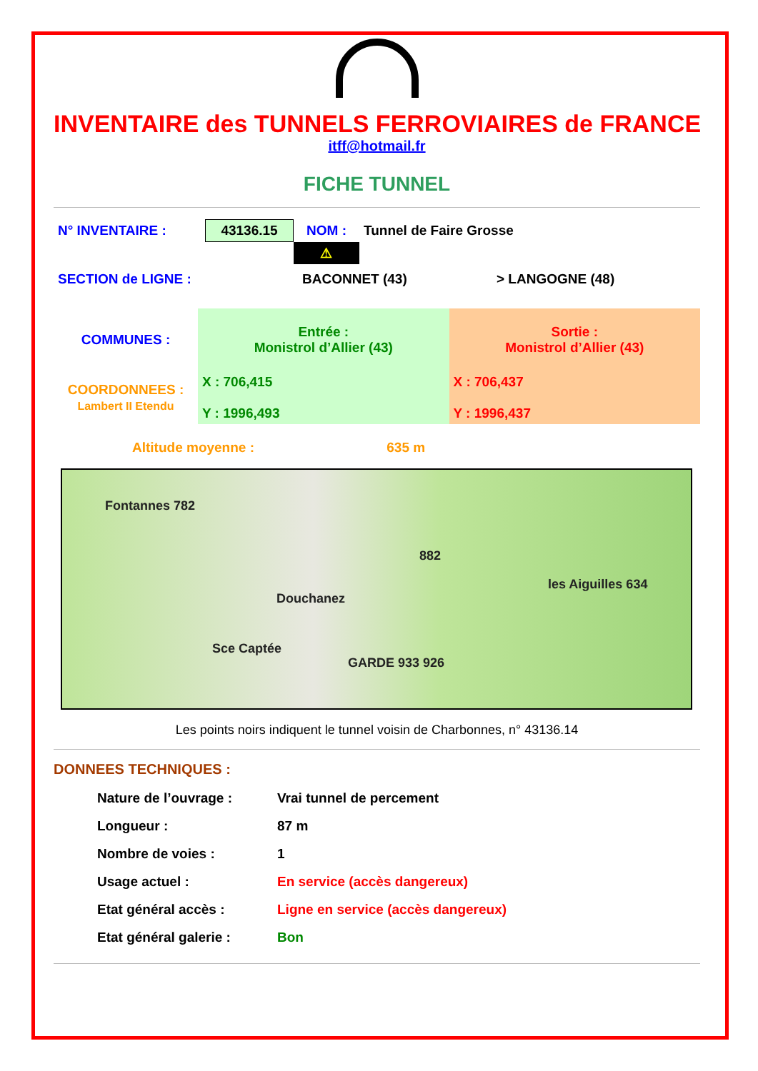INVENTAIRE des TUNNELS FERROVIAIRES de FRANCE
itff@hotmail.fr
FICHE TUNNEL
| N° INVENTAIRE : | 43136.15 | NOM : | Tunnel de Faire Grosse |
| | | ⚠ | |
| SECTION de LIGNE : | BACONNET (43) | > LANGOGNE (48) |
| COMMUNES : | Entrée : Monistrol d’Allier (43) | Sortie : Monistrol d’Allier (43) |
| COORDONNEES : Lambert II Etendu | X : 706,415 Y : 1996,493 | X : 706,437 Y : 1996,437 |
Altitude moyenne : 635 m
Fontannes 782
Douchanez
882
Sce Captée
GARDE 933 926
les Aiguilles 634
Les points noirs indiquent le tunnel voisin de Charbonnes, n° 43136.14
DONNEES TECHNIQUES :
| Nature de l’ouvrage : | Vrai tunnel de percement |
| Longueur : | 87 m |
| Nombre de voies : | 1 |
| Usage actuel : | En service (accès dangereux) |
| Etat général accès : | Ligne en service (accès dangereux) |
| Etat général galerie : | Bon |